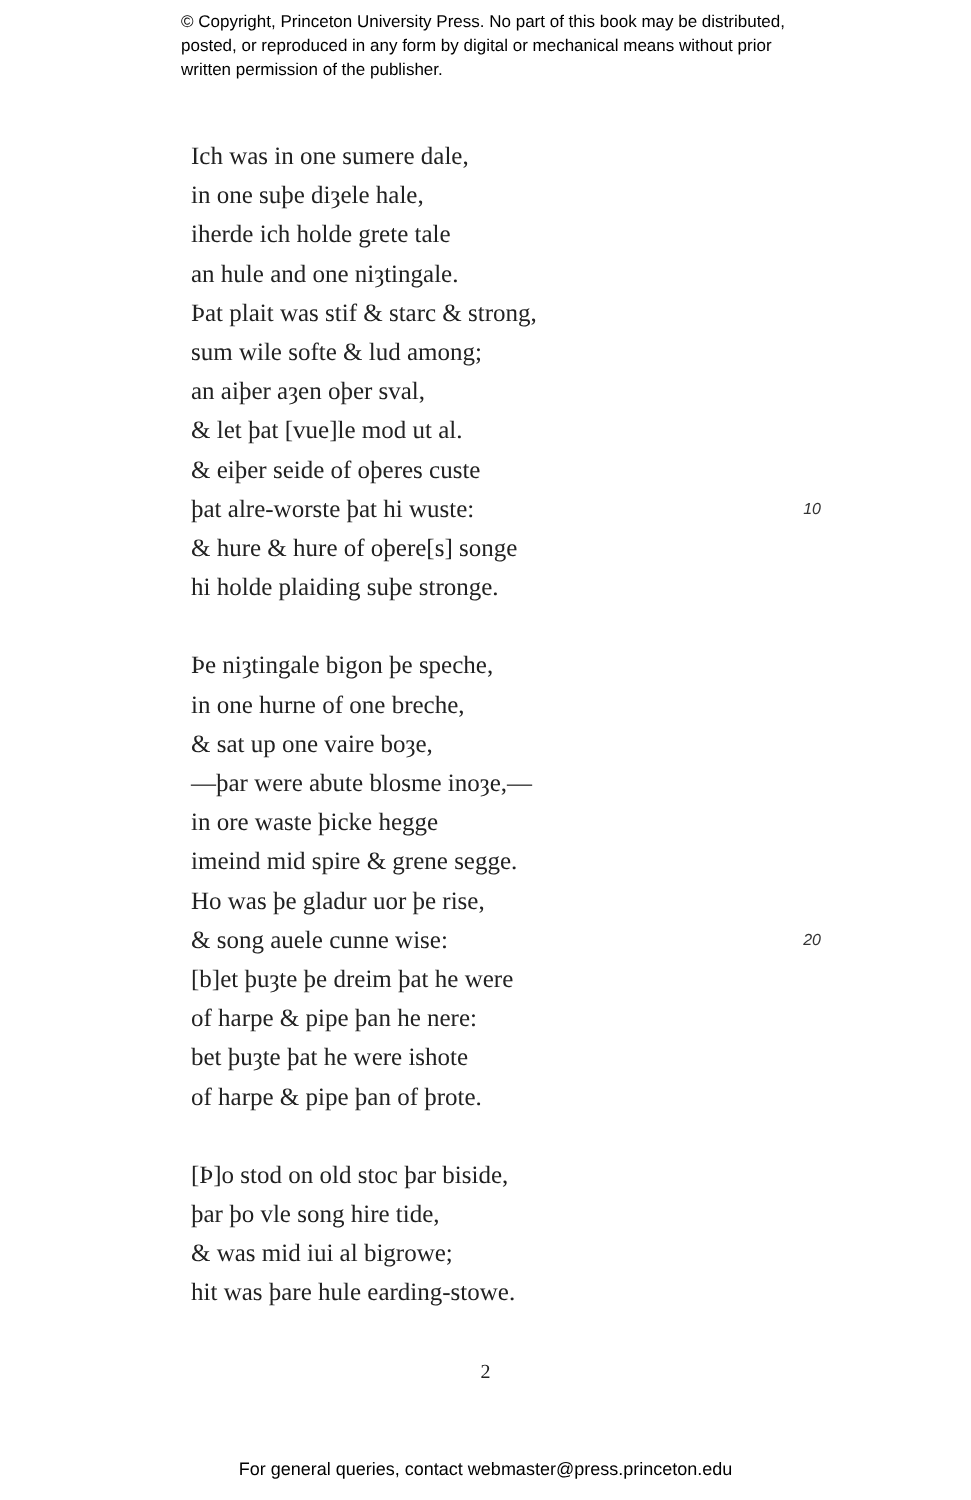© Copyright, Princeton University Press. No part of this book may be distributed, posted, or reproduced in any form by digital or mechanical means without prior written permission of the publisher.
Ich was in one sumere dale,
in one suþe diȝele hale,
iherde ich holde grete tale
an hule and one niȝtingale.
Þat plait was stif & starc & strong,
sum wile softe & lud among;
an aiþer aȝen oþer sval,
& let þat [vue]le mod ut al.
& eiþer seide of oþeres custe
þat alre-worste þat hi wuste: 10
& hure & hure of oþere[s] songe
hi holde plaiding suþe stronge.
Þe niȝtingale bigon þe speche,
in one hurne of one breche,
& sat up one vaire boȝe,
—þar were abute blosme inoȝe,—
in ore waste þicke hegge
imeind mid spire & grene segge.
Ho was þe gladur uor þe rise,
& song auele cunne wise: 20
[b]et þuȝte þe dreim þat he were
of harpe & pipe þan he nere:
bet þuȝte þat he were ishote
of harpe & pipe þan of þrote.
[Þ]o stod on old stoc þar biside,
þar þo vle song hire tide,
& was mid iui al bigrowe;
hit was þare hule earding-stowe.
2
For general queries, contact webmaster@press.princeton.edu